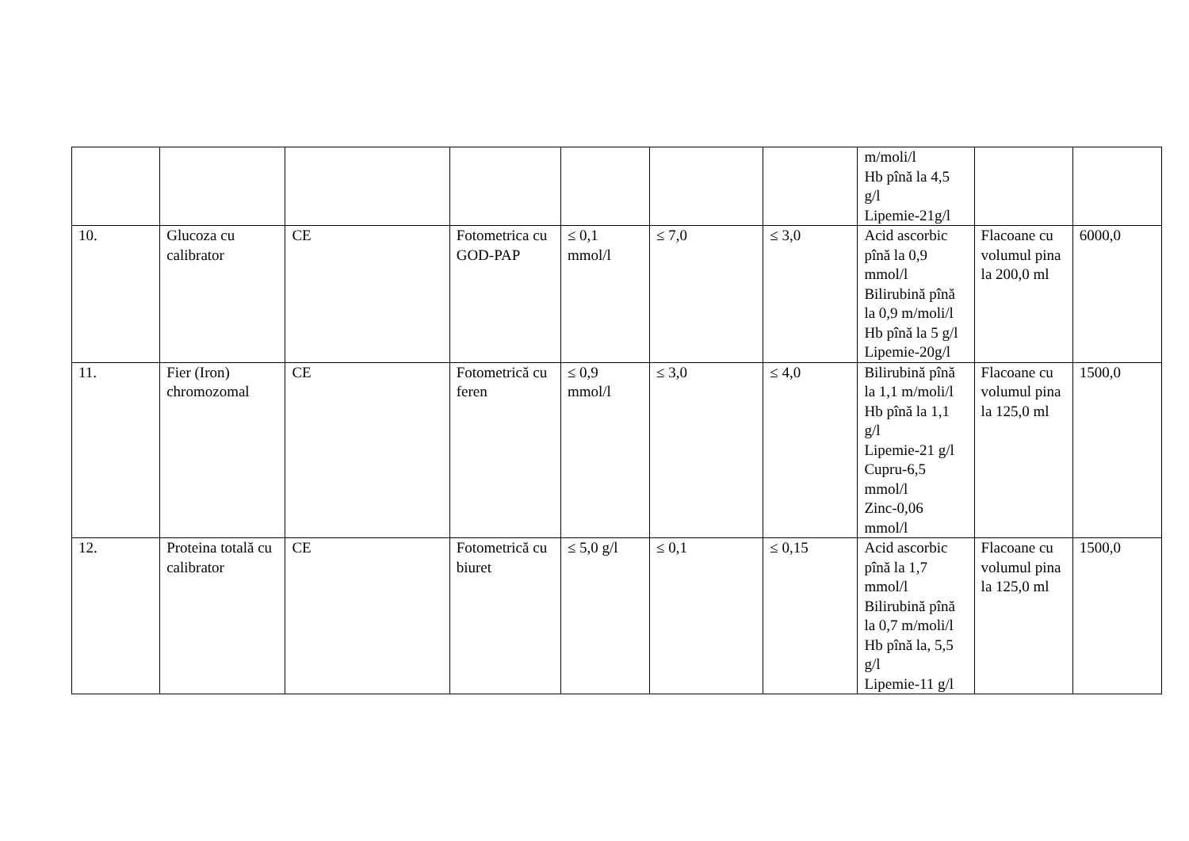| | | | | | | | m/moli/l Hb pînă la 4,5 g/l Lipemie-21g/l | | |
| 10. | Glucoza cu calibrator | CE | Fotometrica cu GOD-PAP | ≤ 0,1 mmol/l | ≤ 7,0 | ≤ 3,0 | Acid ascorbic pînă la 0,9 mmol/l Bilirubină pînă la 0,9 m/moli/l Hb pînă la 5 g/l Lipemie-20g/l | Flacoane cu volumul pina la 200,0 ml | 6000,0 |
| 11. | Fier (Iron) chromozomal | CE | Fotometrică cu feren | ≤ 0,9 mmol/l | ≤ 3,0 | ≤ 4,0 | Bilirubină pînă la 1,1 m/moli/l Hb pînă la 1,1 g/l Lipemie-21 g/l Cupru-6,5 mmol/l Zinc-0,06 mmol/l | Flacoane cu volumul pina la 125,0 ml | 1500,0 |
| 12. | Proteina totală cu calibrator | CE | Fotometrică cu biuret | ≤ 5,0 g/l | ≤ 0,1 | ≤ 0,15 | Acid ascorbic pînă la 1,7 mmol/l Bilirubină pînă la 0,7 m/moli/l Hb pînă la, 5,5 g/l Lipemie-11 g/l | Flacoane cu volumul pina la 125,0 ml | 1500,0 |